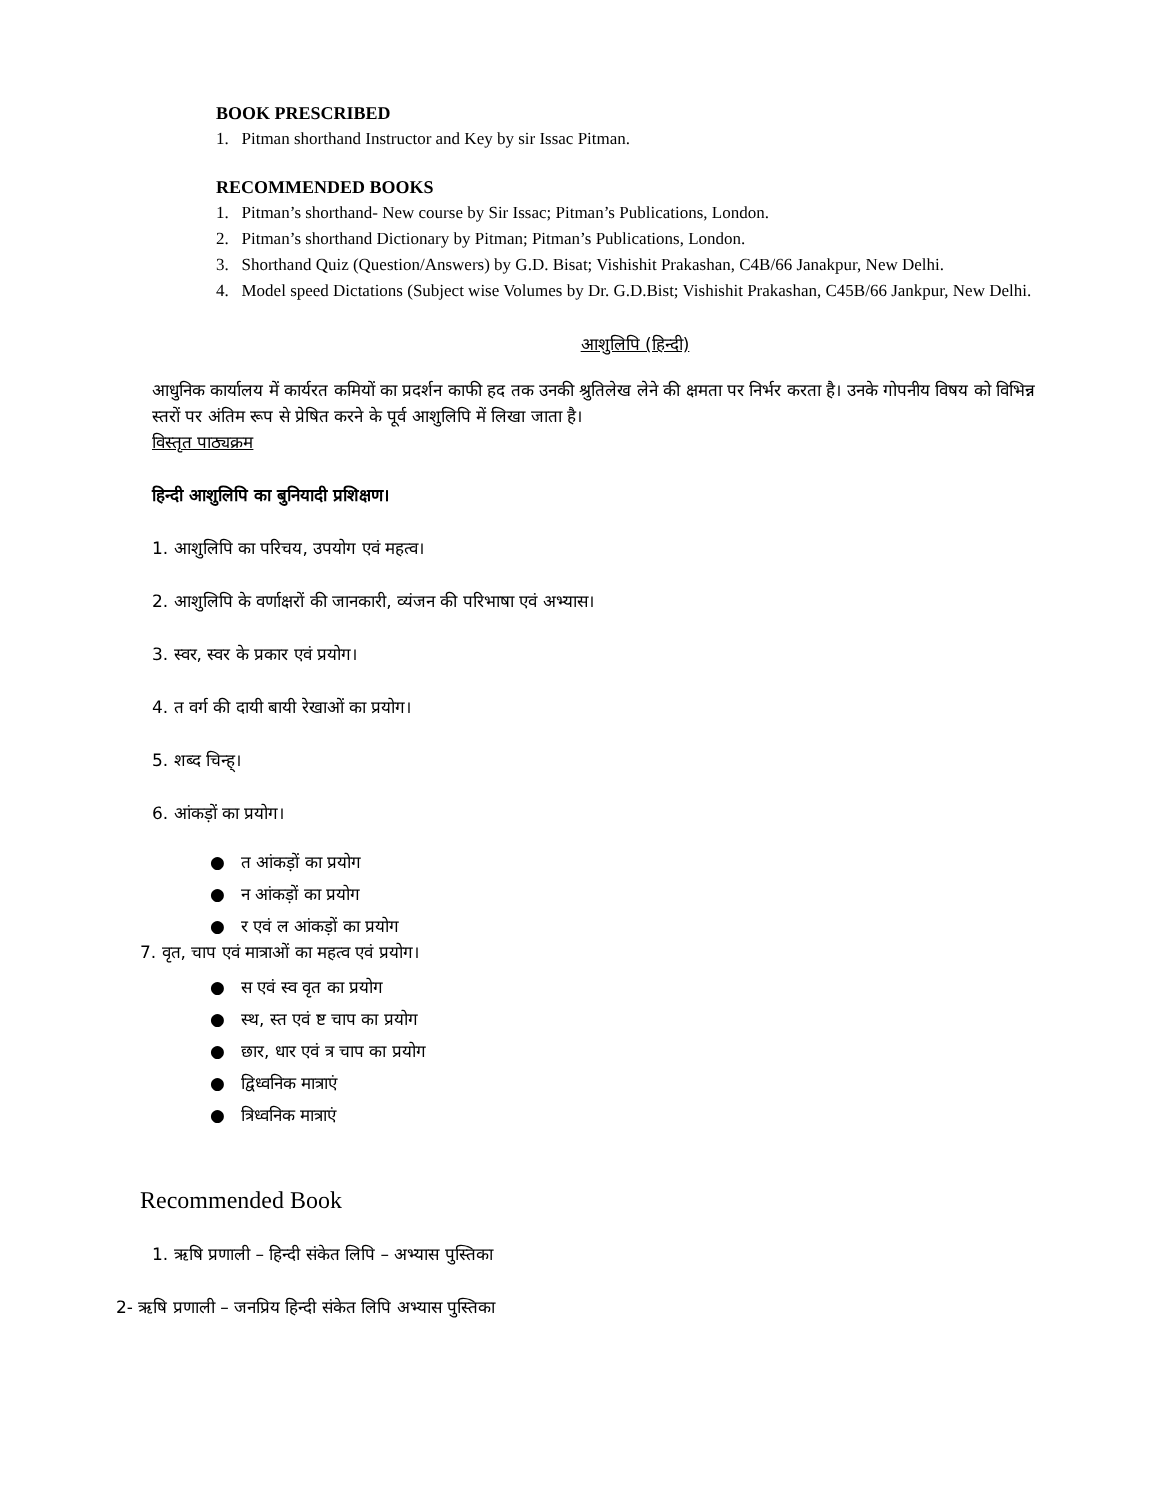BOOK PRESCRIBED
1. Pitman shorthand Instructor and Key by sir Issac Pitman.
RECOMMENDED BOOKS
1. Pitman’s shorthand- New course by Sir Issac; Pitman’s Publications, London.
2. Pitman’s shorthand Dictionary by Pitman; Pitman’s Publications, London.
3. Shorthand Quiz (Question/Answers) by G.D. Bisat; Vishishit Prakashan, C4B/66 Janakpur, New Delhi.
4. Model speed Dictations (Subject wise Volumes by Dr. G.D.Bist; Vishishit Prakashan, C45B/66 Jankpur, New Delhi.
आशुलिपि (हिन्दी)
आधुनिक कार्यालय में कार्यरत कमियों का प्रदर्शन काफी हद तक उनकी श्रुतिलेख लेने की क्षमता पर निर्भर करता है। उनके गोपनीय विषय को विभिन्न स्तरों पर अंतिम रूप से प्रेषित करने के पूर्व आशुलिपि में लिखा जाता है।
विस्तृत पाठ्यक्रम
हिन्दी आशुलिपि का बुनियादी प्रशिक्षण।
1. आशुलिपि का परिचय, उपयोग एवं महत्व।
2. आशुलिपि के वर्णाक्षरों की जानकारी, व्यंजन की परिभाषा एवं अभ्यास।
3. स्वर, स्वर के प्रकार एवं प्रयोग।
4. त वर्ग की दायी बायी रेखाओं का प्रयोग।
5. शब्द चिन्ह्।
6. आंकड़ों का प्रयोग।
● त आंकड़ों का प्रयोग
● न आंकड़ों का प्रयोग
● र एवं ल आंकड़ों का प्रयोग
7. वृत, चाप एवं मात्राओं का महत्व एवं प्रयोग।
● स एवं स्व वृत का प्रयोग
● स्थ, स्त एवं ष्ट चाप का प्रयोग
● छार, धार एवं त्र चाप का प्रयोग
● द्विध्वनिक मात्राएं
● त्रिध्वनिक मात्राएं
Recommended Book
1. ऋषि प्रणाली – हिन्दी संकेत लिपि – अभ्यास पुस्तिका
2- ऋषि प्रणाली – जनप्रिय हिन्दी संकेत लिपि अभ्यास पुस्तिका